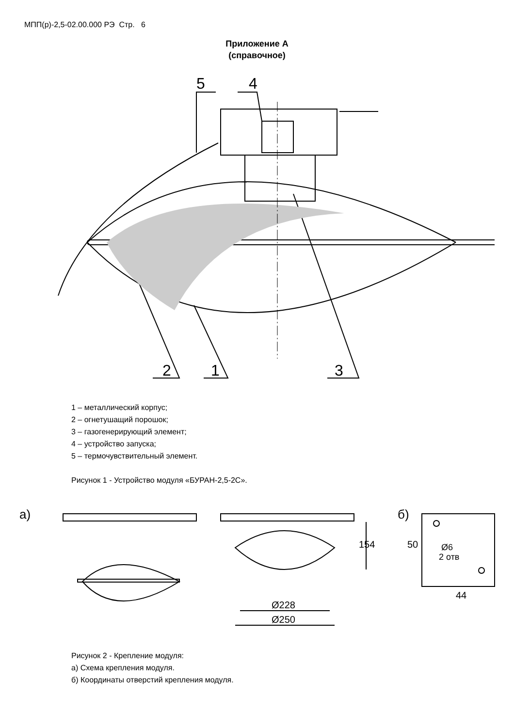МПП(р)-2,5-02.00.000 РЭ Стр. 6
Приложение А
(справочное)
5
4
2
1
3
1 – металлический корпус;
2 – огнетушащий порошок;
3 – газогенерирующий элемент;
4 – устройство запуска;
5 – термочувствительный элемент.
Рисунок 1 - Устройство модуля «БУРАН-2,5-2С».
а)
б)
Ø228
Ø250
154
50
44
Ø6
2 отв
Рисунок 2 - Крепление модуля:
а) Схема крепления модуля.
б) Координаты отверстий крепления модуля.